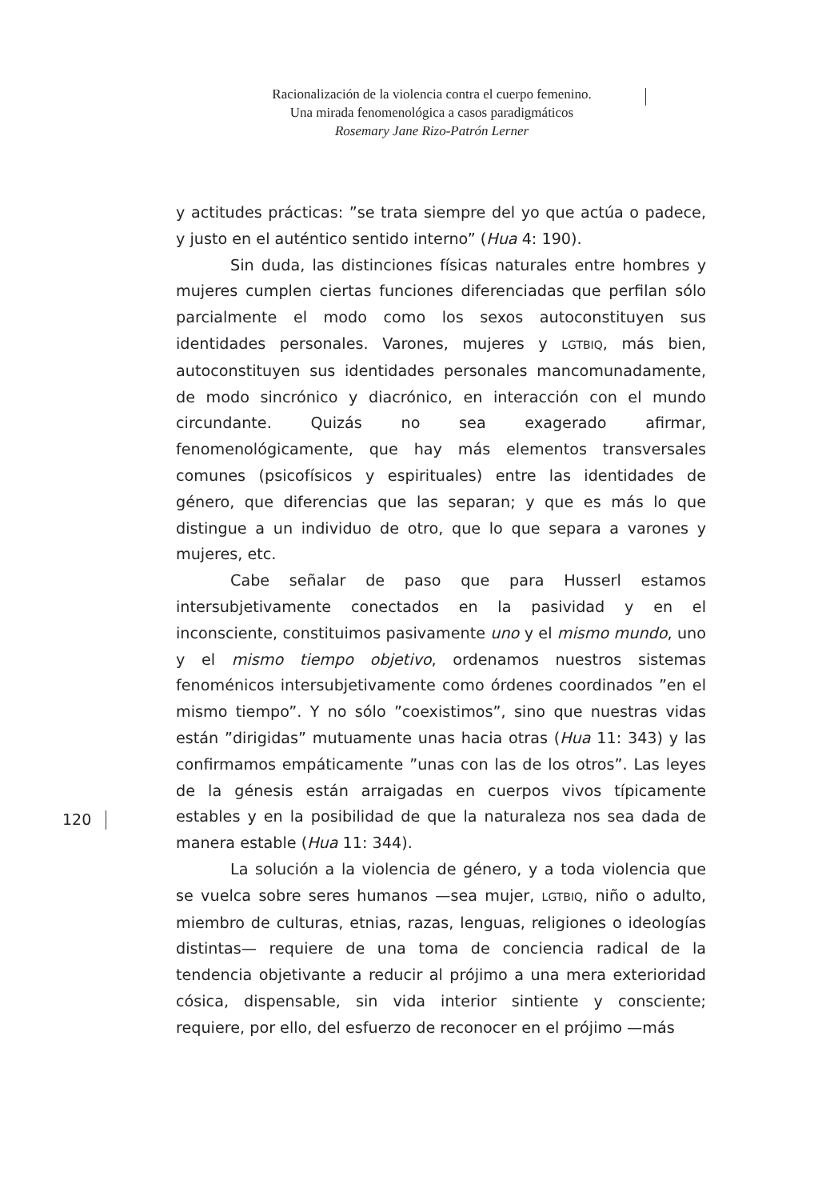Racionalización de la violencia contra el cuerpo femenino.
Una mirada fenomenológica a casos paradigmáticos
Rosemary Jane Rizo-Patrón Lerner
y actitudes prácticas: ”se trata siempre del yo que actúa o padece, y justo en el auténtico sentido interno” (Hua 4: 190).
Sin duda, las distinciones físicas naturales entre hombres y mujeres cumplen ciertas funciones diferenciadas que perfilan sólo parcialmente el modo como los sexos autoconstituyen sus identidades personales. Varones, mujeres y LGTBIQ, más bien, autoconstituyen sus identidades personales mancomunadamente, de modo sincrónico y diacrónico, en interacción con el mundo circundante. Quizás no sea exagerado afirmar, fenomenológicamente, que hay más elementos transversales comunes (psicofísicos y espirituales) entre las identidades de género, que diferencias que las separan; y que es más lo que distingue a un individuo de otro, que lo que separa a varones y mujeres, etc.
Cabe señalar de paso que para Husserl estamos intersubjetivamente conectados en la pasividad y en el inconsciente, constituimos pasivamente uno y el mismo mundo, uno y el mismo tiempo objetivo, ordenamos nuestros sistemas fenoménicos intersubjetivamente como órdenes coordinados ”en el mismo tiempo”. Y no sólo ”coexistimos”, sino que nuestras vidas están ”dirigidas” mutuamente unas hacia otras (Hua 11: 343) y las confirmamos empáticamente ”unas con las de los otros”. Las leyes de la génesis están arraigadas en cuerpos vivos típicamente estables y en la posibilidad de que la naturaleza nos sea dada de manera estable (Hua 11: 344).
La solución a la violencia de género, y a toda violencia que se vuelca sobre seres humanos —sea mujer, LGTBIQ, niño o adulto, miembro de culturas, etnias, razas, lenguas, religiones o ideologías distintas— requiere de una toma de conciencia radical de la tendencia objetivante a reducir al prójimo a una mera exterioridad cósica, dispensable, sin vida interior sintiente y consciente; requiere, por ello, del esfuerzo de reconocer en el prójimo —más
120